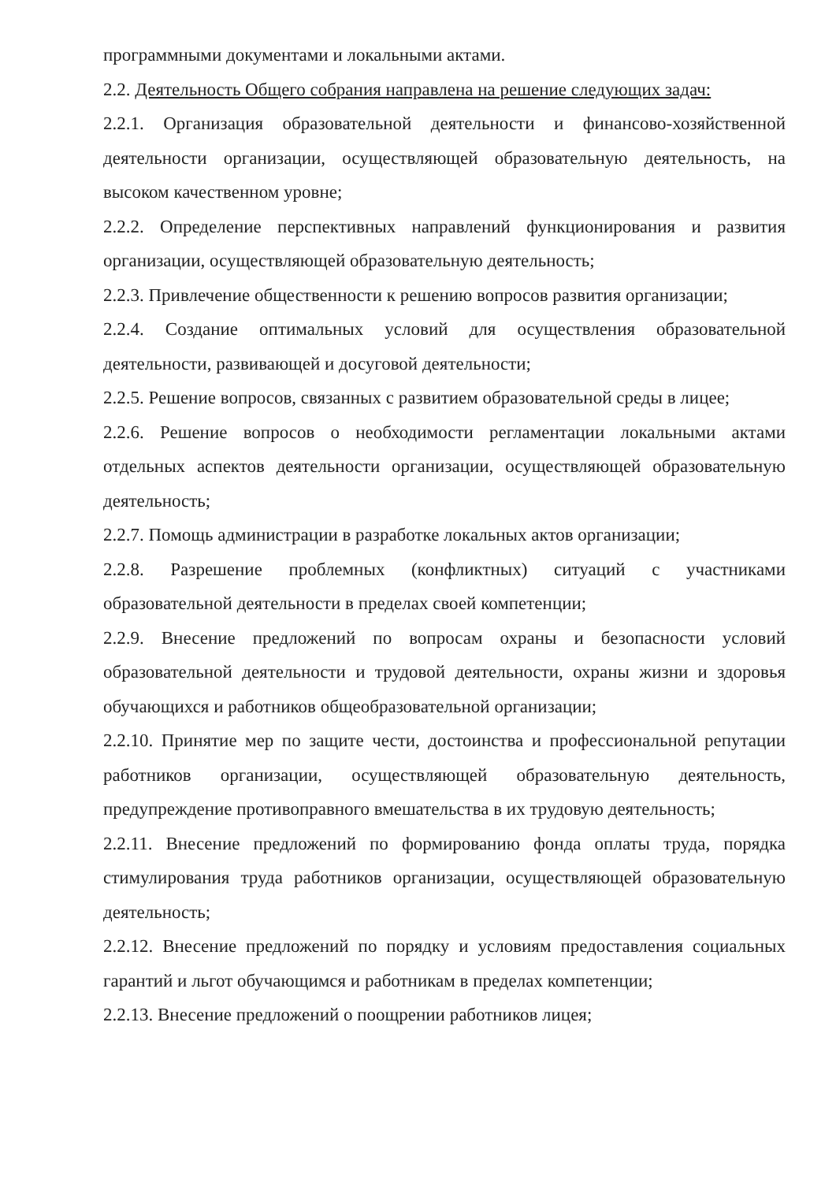программными документами и локальными актами.
2.2. Деятельность Общего собрания направлена на решение следующих задач:
2.2.1. Организация образовательной деятельности и финансово-хозяйственной деятельности организации, осуществляющей образовательную деятельность, на высоком качественном уровне;
2.2.2. Определение перспективных направлений функционирования и развития организации, осуществляющей образовательную деятельность;
2.2.3. Привлечение общественности к решению вопросов развития организации;
2.2.4. Создание оптимальных условий для осуществления образовательной деятельности, развивающей и досуговой деятельности;
2.2.5. Решение вопросов, связанных с развитием образовательной среды в лицее;
2.2.6. Решение вопросов о необходимости регламентации локальными актами отдельных аспектов деятельности организации, осуществляющей образовательную деятельность;
2.2.7. Помощь администрации в разработке локальных актов организации;
2.2.8. Разрешение проблемных (конфликтных) ситуаций с участниками образовательной деятельности в пределах своей компетенции;
2.2.9. Внесение предложений по вопросам охраны и безопасности условий образовательной деятельности и трудовой деятельности, охраны жизни и здоровья обучающихся и работников общеобразовательной организации;
2.2.10. Принятие мер по защите чести, достоинства и профессиональной репутации работников организации, осуществляющей образовательную деятельность, предупреждение противоправного вмешательства в их трудовую деятельность;
2.2.11. Внесение предложений по формированию фонда оплаты труда, порядка стимулирования труда работников организации, осуществляющей образовательную деятельность;
2.2.12. Внесение предложений по порядку и условиям предоставления социальных гарантий и льгот обучающимся и работникам в пределах компетенции;
2.2.13. Внесение предложений о поощрении работников лицея;